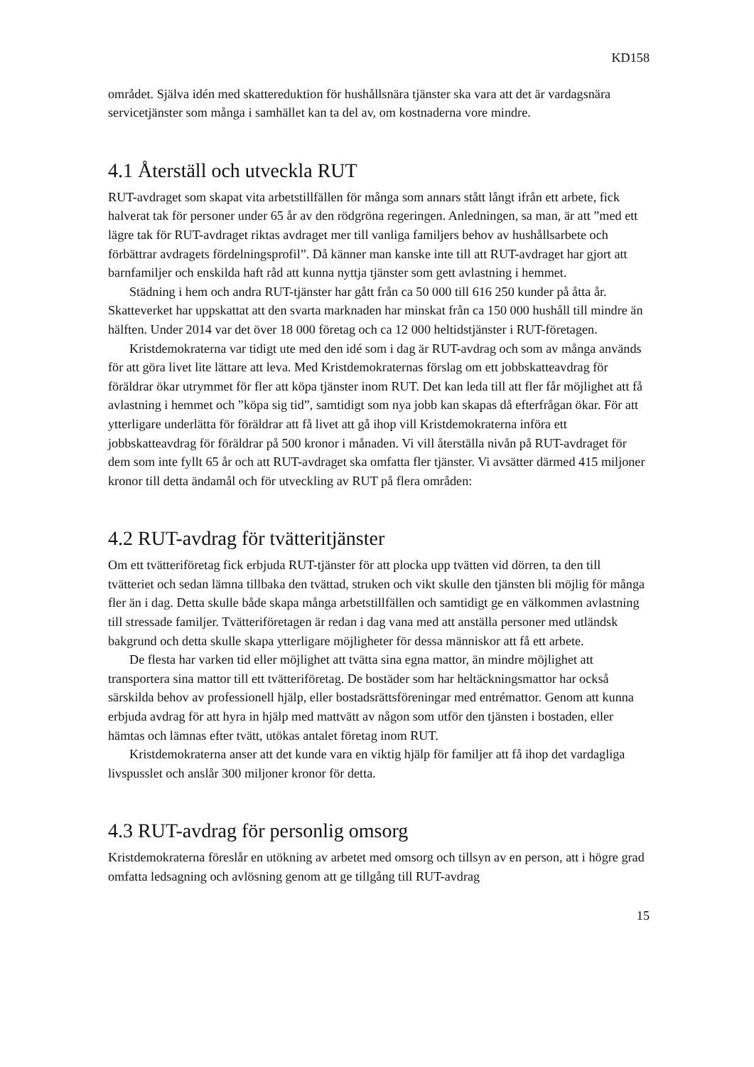KD158
området. Själva idén med skattereduktion för hushållsnära tjänster ska vara att det är vardagsnära servicetjänster som många i samhället kan ta del av, om kostnaderna vore mindre.
4.1 Återställ och utveckla RUT
RUT-avdraget som skapat vita arbetstillfällen för många som annars stått långt ifrån ett arbete, fick halverat tak för personer under 65 år av den rödgröna regeringen. Anledningen, sa man, är att ”med ett lägre tak för RUT-avdraget riktas avdraget mer till vanliga familjers behov av hushållsarbete och förbättrar avdragets fördelningsprofil”. Då känner man kanske inte till att RUT-avdraget har gjort att barnfamiljer och enskilda haft råd att kunna nyttja tjänster som gett avlastning i hemmet.
Städning i hem och andra RUT-tjänster har gått från ca 50 000 till 616 250 kunder på åtta år. Skatteverket har uppskattat att den svarta marknaden har minskat från ca 150 000 hushåll till mindre än hälften. Under 2014 var det över 18 000 företag och ca 12 000 heltidstjänster i RUT-företagen.
Kristdemokraterna var tidigt ute med den idé som i dag är RUT-avdrag och som av många används för att göra livet lite lättare att leva. Med Kristdemokraternas förslag om ett jobbskatteavdrag för föräldrar ökar utrymmet för fler att köpa tjänster inom RUT. Det kan leda till att fler får möjlighet att få avlastning i hemmet och ”köpa sig tid”, samtidigt som nya jobb kan skapas då efterfrågan ökar. För att ytterligare underlätta för föräldrar att få livet att gå ihop vill Kristdemokraterna införa ett jobbskatteavdrag för föräldrar på 500 kronor i månaden. Vi vill återställa nivån på RUT-avdraget för dem som inte fyllt 65 år och att RUT-avdraget ska omfatta fler tjänster. Vi avsätter därmed 415 miljoner kronor till detta ändamål och för utveckling av RUT på flera områden:
4.2 RUT-avdrag för tvätteritjänster
Om ett tvätteriföretag fick erbjuda RUT-tjänster för att plocka upp tvätten vid dörren, ta den till tvätteriet och sedan lämna tillbaka den tvättad, struken och vikt skulle den tjänsten bli möjlig för många fler än i dag. Detta skulle både skapa många arbetstillfällen och samtidigt ge en välkommen avlastning till stressade familjer. Tvätteriföretagen är redan i dag vana med att anställa personer med utländsk bakgrund och detta skulle skapa ytterligare möjligheter för dessa människor att få ett arbete.
De flesta har varken tid eller möjlighet att tvätta sina egna mattor, än mindre möjlighet att transportera sina mattor till ett tvätteriföretag. De bostäder som har heltäckningsmattor har också särskilda behov av professionell hjälp, eller bostadsrättsföreningar med entrémattor. Genom att kunna erbjuda avdrag för att hyra in hjälp med mattvätt av någon som utför den tjänsten i bostaden, eller hämtas och lämnas efter tvätt, utökas antalet företag inom RUT.
Kristdemokraterna anser att det kunde vara en viktig hjälp för familjer att få ihop det vardagliga livspusslet och anslår 300 miljoner kronor för detta.
4.3 RUT-avdrag för personlig omsorg
Kristdemokraterna föreslår en utökning av arbetet med omsorg och tillsyn av en person, att i högre grad omfatta ledsagning och avlösning genom att ge tillgång till RUT-avdrag
15